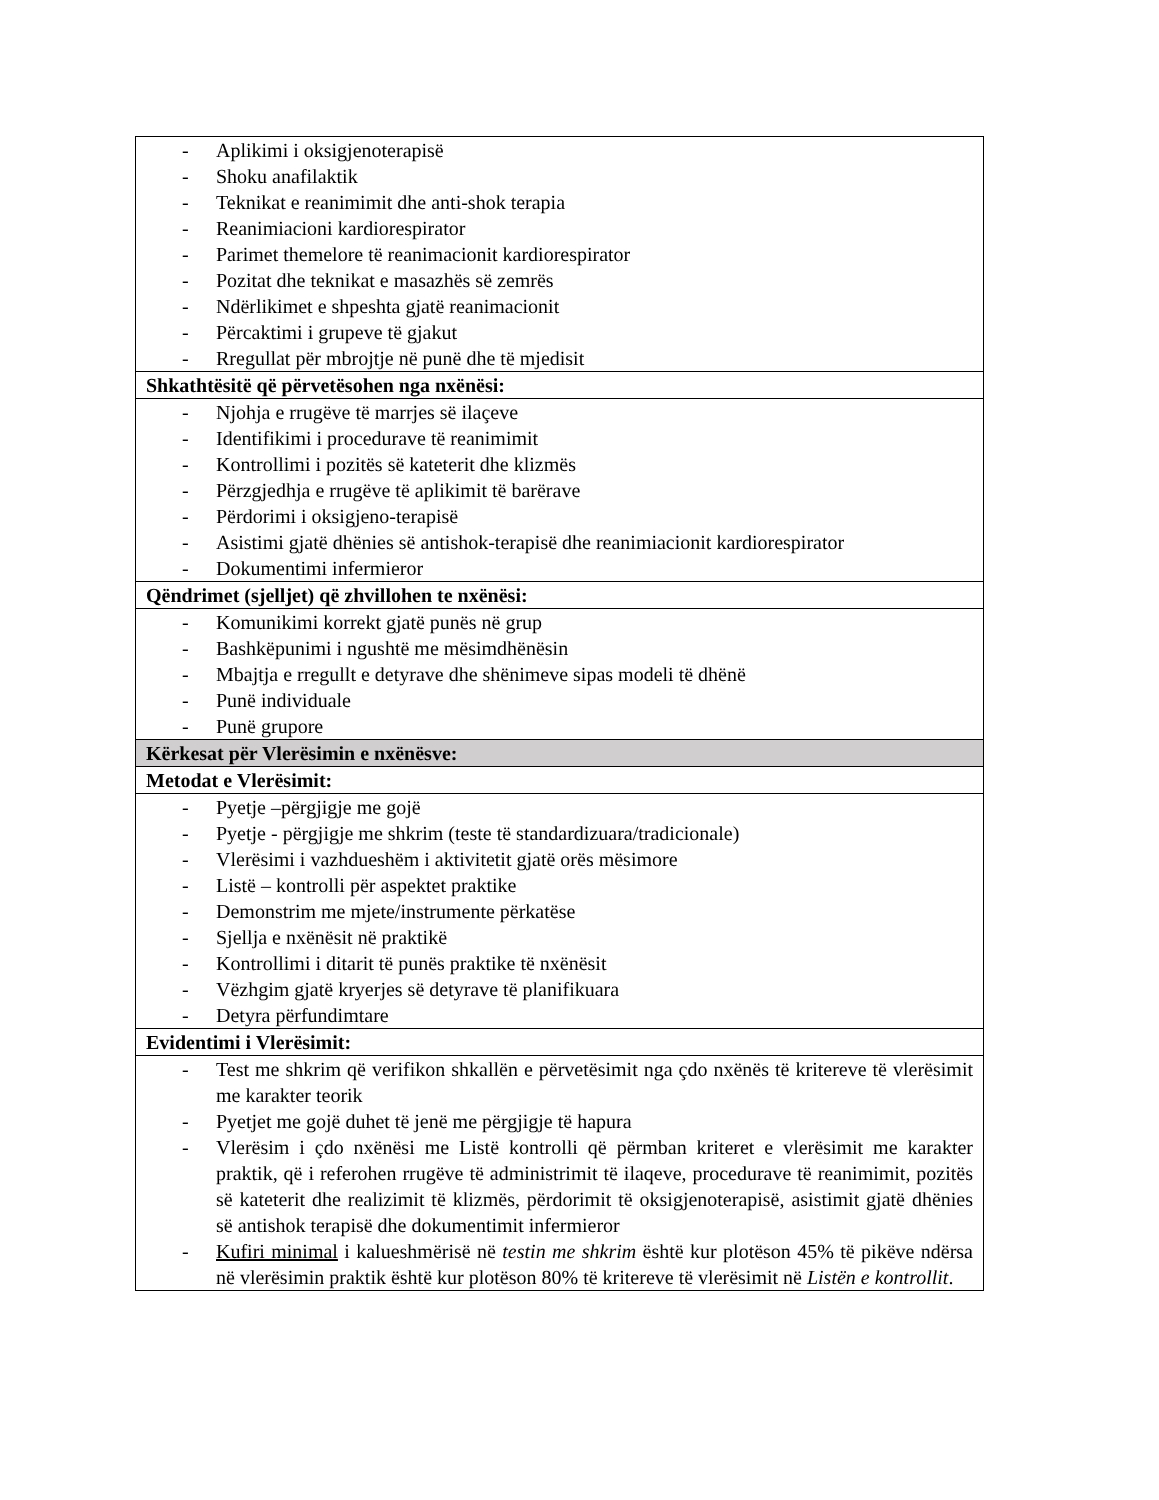| - Aplikimi i oksigjenoterapisë - Shoku anafilaktik - Teknikat e reanimimit dhe anti-shok terapia - Reanimiacioni kardiorespirator - Parimet themelore të reanimacionit kardiorespirator - Pozitat dhe teknikat e masazhës së zemrës - Ndërlikimet e shpeshta gjatë reanimacionit - Përcaktimi i grupeve të gjakut - Rregullat për mbrojtje në punë dhe të mjedisit |
| Shkathtësitë që përvetësohen nga nxënësi: |
| - Njohja e rrugëve të marrjes së ilaçeve - Identifikimi i procedurave të reanimimit - Kontrollimi i pozitës së kateterit dhe klizmës - Përzgjedhja e rrugëve të aplikimit të barërave - Përdorimi i oksigjeno-terapisë - Asistimi gjatë dhënies së antishok-terapisë dhe reanimiacionit kardiorespirator - Dokumentimi infermieror |
| Qëndrimet (sjelljet) që zhvillohen te nxënësi: |
| - Komunikimi korrekt gjatë punës në grup - Bashkëpunimi i ngushtë me mësimdhënësin - Mbajtja e rregullt e detyrave dhe shënimeve sipas modeli të dhënë - Punë individuale - Punë grupore |
| Kërkesat për Vlerësimin e nxënësve: |
| Metodat e Vlerësimit: |
| - Pyetje –përgjigje me gojë - Pyetje - përgjigje me shkrim (teste të standardizuara/tradicionale) - Vlerësimi i vazhdueshëm i aktivitetit gjatë orës mësimore - Listë – kontrolli për aspektet praktike - Demonstrim me mjete/instrumente përkatëse - Sjellja e nxënësit në praktikë - Kontrollimi i ditarit të punës praktike të nxënësit - Vëzhgim gjatë kryerjes së detyrave të planifikuara - Detyra përfundimtare |
| Evidentimi i Vlerësimit: |
| - Test me shkrim që verifikon shkallën e përvetësimit nga çdo nxënës të kritereve të vlerësimit me karakter teorik - Pyetjet me gojë duhet të jenë me përgjigje të hapura - Vlerësim i çdo nxënësi me Listë kontrolli që përmban kriteret e vlerësimit me karakter praktik, që i referohen rrugëve të administrimit të ilaqeve, procedurave të reanimimit, pozitës së kateterit dhe realizimit të klizmës, përdorimit të oksigjenoterapisë, asistimit gjatë dhënies së antishok terapisë dhe dokumentimit infermieror - Kufiri minimal i kalueshmërisë në testin me shkrim është kur plotëson 45% të pikëve ndërsa në vlerësimin praktik është kur plotëson 80% të kritereve të vlerësimit në Listën e kontrollit . |